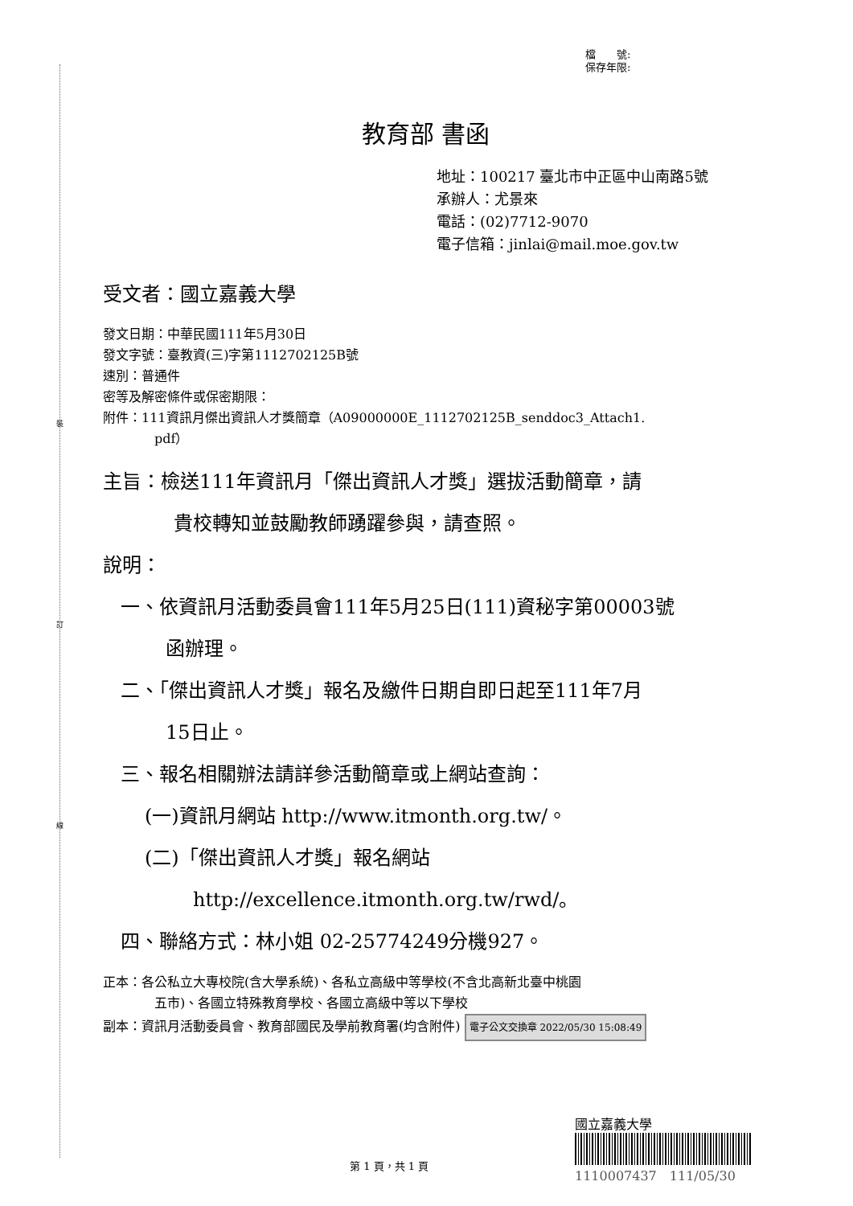裝
訂
線
檔　　號:
保存年限:
教育部 書函
地址：100217 臺北市中正區中山南路5號
承辦人：尤景來
電話：(02)7712-9070
電子信箱：jinlai@mail.moe.gov.tw
受文者：國立嘉義大學
發文日期：中華民國111年5月30日
發文字號：臺教資(三)字第1112702125B號
速別：普通件
密等及解密條件或保密期限：
附件：111資訊月傑出資訊人才獎簡章（A09000000E_1112702125B_senddoc3_Attach1.
pdf）
主旨：檢送111年資訊月「傑出資訊人才獎」選拔活動簡章，請
貴校轉知並鼓勵教師踴躍參與，請查照。
說明：
一、依資訊月活動委員會111年5月25日(111)資秘字第00003號
函辦理。
二、「傑出資訊人才獎」報名及繳件日期自即日起至111年7月
15日止。
三、報名相關辦法請詳參活動簡章或上網站查詢：
(一)資訊月網站 http://www.itmonth.org.tw/。
(二)「傑出資訊人才獎」報名網站
http://excellence.itmonth.org.tw/rwd/。
四、聯絡方式：林小姐 02-25774249分機927。
正本：各公私立大專校院(含大學系統)、各私立高級中等學校(不含北高新北臺中桃園
五市)、各國立特殊教育學校、各國立高級中等以下學校
副本：資訊月活動委員會、教育部國民及學前教育署(均含附件) 電子公文交換章 2022/05/30 15:08:49
第 1 頁，共 1 頁
國立嘉義大學
1110007437　111/05/30